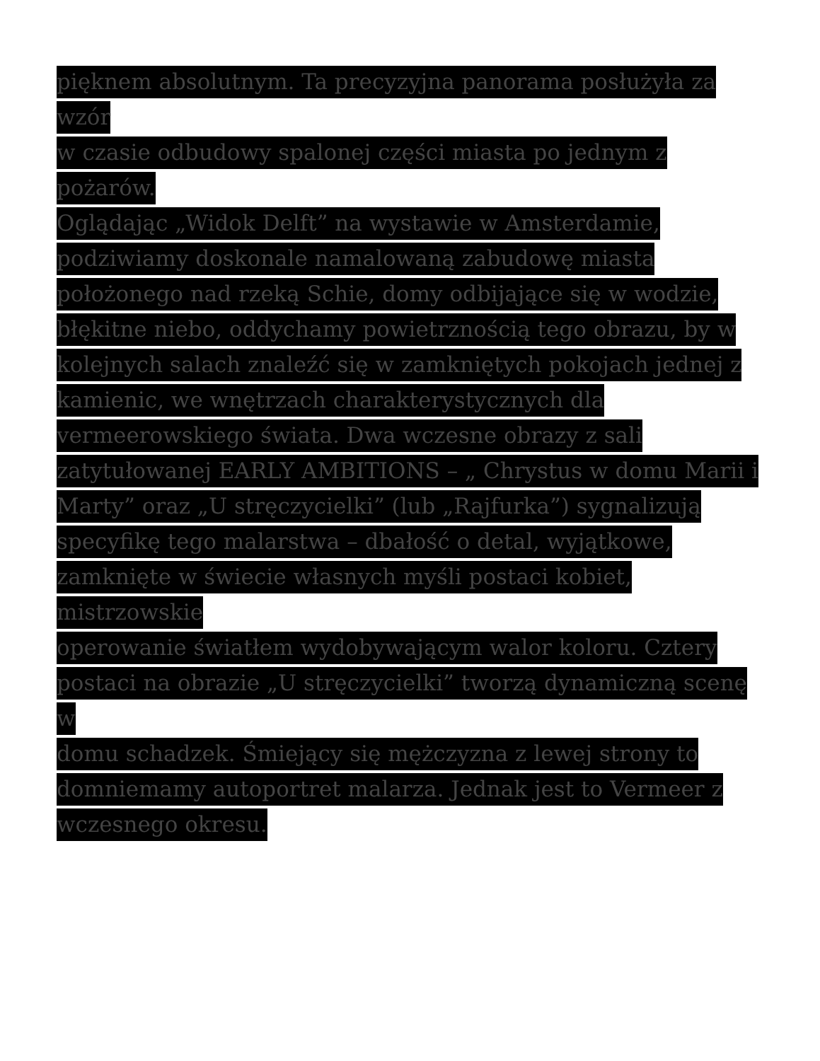pięknem absolutnym. Ta precyzyjna panorama posłużyła za wzór
w czasie odbudowy spalonej części miasta po jednym z pożarów.
Oglądając „Widok Delft” na wystawie w Amsterdamie,
podziwiamy doskonale namalowaną zabudowę miasta
położonego nad rzeką Schie, domy odbijające się w wodzie,
błękitne niebo, oddychamy powietrznością tego obrazu, by w
kolejnych salach znaleźć się w zamkniętych pokojach jednej z
kamienic, we wnętrzach charakterystycznych dla
vermeerowskiego świata. Dwa wczesne obrazy z sali
zatytułowanej EARLY AMBITIONS – „ Chrystus w domu Marii i
Marty” oraz „U stręczycielki” (lub „Rajfurka”) sygnalizują
specyfikę tego malarstwa – dbałość o detal, wyjątkowe,
zamknięte w świecie własnych myśli postaci kobiet, mistrzowskie
operowanie światłem wydobywającym walor koloru. Cztery
postaci na obrazie „U stręczycielki” tworzą dynamiczną scenę w
domu schadzek. Śmiejący się mężczyzna z lewej strony to
domniemamy autoportret malarza. Jednak jest to Vermeer z
wczesnego okresu.